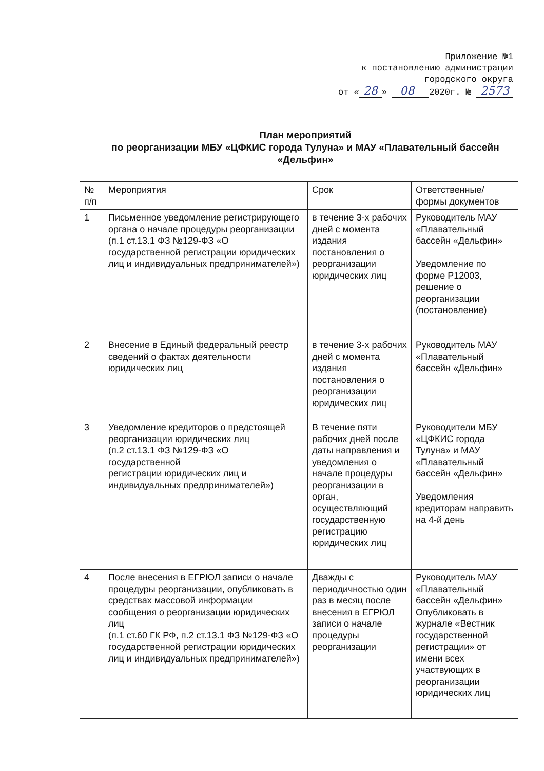Приложение №1
к постановлению администрации
городского округа
от « 28 » 08 2020г. № 2573
План мероприятий
по реорганизации МБУ «ЦФКИС города Тулуна» и МАУ «Плавательный бассейн «Дельфин»
| № п/п | Мероприятия | Срок | Ответственные/ формы документов |
| 1 | Письменное уведомление регистрирующего органа о начале процедуры реорганизации (п.1 ст.13.1 ФЗ №129-ФЗ «О государственной регистрации юридических лиц и индивидуальных предпринимателей») | в течение 3-х рабочих дней с момента издания постановления о реорганизации юридических лиц | Руководитель МАУ «Плавательный бассейн «Дельфин» Уведомление по форме Р12003, решение о реорганизации (постановление) |
| 2 | Внесение в Единый федеральный реестр сведений о фактах деятельности юридических лиц | в течение 3-х рабочих дней с момента издания постановления о реорганизации юридических лиц | Руководитель МАУ «Плавательный бассейн «Дельфин» |
| 3 | Уведомление кредиторов о предстоящей реорганизации юридических лиц (п.2 ст.13.1 ФЗ №129-ФЗ «О государственной регистрации юридических лиц и индивидуальных предпринимателей») | В течение пяти рабочих дней после даты направления и уведомления о начале процедуры реорганизации в орган, осуществляющий государственную регистрацию юридических лиц | Руководители МБУ «ЦФКИС города Тулуна» и МАУ «Плавательный бассейн «Дельфин» Уведомления кредиторам направить на 4-й день |
| 4 | После внесения в ЕГРЮЛ записи о начале процедуры реорганизации, опубликовать в средствах массовой информации сообщения о реорганизации юридических лиц (п.1 ст.60 ГК РФ, п.2 ст.13.1 ФЗ №129-ФЗ «О государственной регистрации юридических лиц и индивидуальных предпринимателей») | Дважды с периодичностью один раз в месяц после внесения в ЕГРЮЛ записи о начале процедуры реорганизации | Руководитель МАУ «Плавательный бассейн «Дельфин» Опубликовать в журнале «Вестник государственной регистрации» от имени всех участвующих в реорганизации юридических лиц |